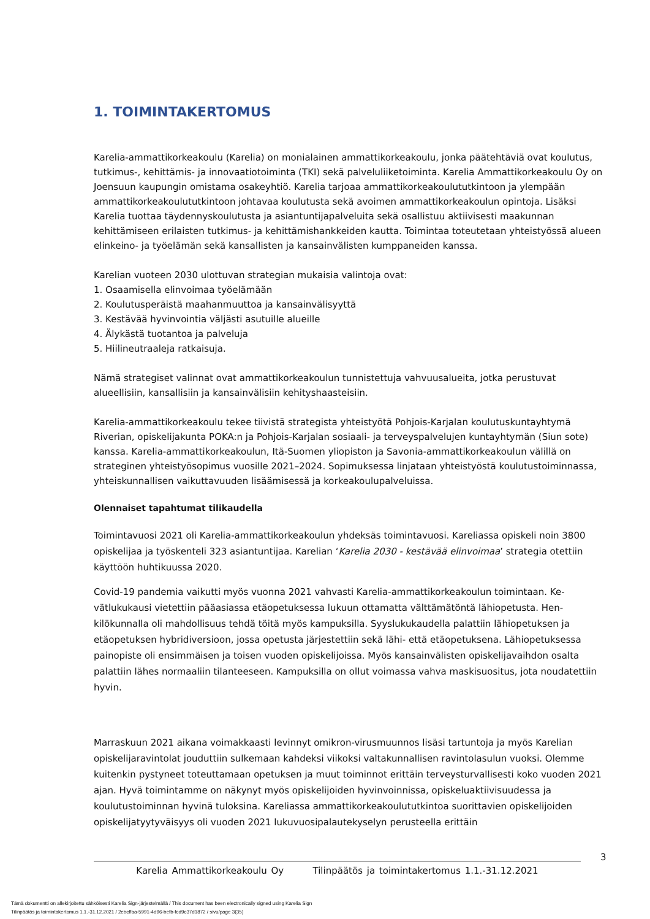1. TOIMINTAKERTOMUS
Karelia-ammattikorkeakoulu (Karelia) on monialainen ammattikorkeakoulu, jonka päätehtäviä ovat koulutus, tutkimus-, kehittämis- ja innovaatiotoiminta (TKI) sekä palveluliiketoiminta. Karelia Ammatti­korkeakoulu Oy on Joensuun kaupungin omistama osakeyhtiö. Karelia tarjoaa ammattikorkeakoulutut­kintoon ja ylempään ammattikorkeakoulututkintoon johtavaa koulutusta sekä avoimen ammattikor­keakoulun opintoja. Lisäksi Karelia tuottaa täydennyskoulutusta ja asiantuntijapalveluita sekä osallistuu aktiivisesti maakunnan kehittämiseen erilaisten tutkimus- ja kehittämishankkeiden kautta. Toimintaa toteutetaan yhteistyössä alueen elinkeino- ja työelämän sekä kansallisten ja kansainvälisten kumppa­neiden kanssa.
Karelian vuoteen 2030 ulottuvan strategian mukaisia valintoja ovat:
1. Osaamisella elinvoimaa työelämään
2. Koulutusperäistä maahanmuuttoa ja kansainvälisyyttä
3. Kestävää hyvinvointia väljästi asutuille alueille
4. Älykästä tuotantoa ja palveluja
5. Hiilineutraaleja ratkaisuja.
Nämä strategiset valinnat ovat ammattikorkeakoulun tunnistettuja vahvuusalueita, jotka perustuvat alueellisiin, kansallisiin ja kansainvälisiin kehityshaasteisiin.
Karelia-ammattikorkeakoulu tekee tiivistä strategista yhteistyötä Pohjois-Karjalan koulutuskuntayhtymä Riverian, opiskelijakunta POKA:n ja Pohjois-Karjalan sosiaali- ja terveyspalvelujen kuntayhtymän (Siun sote) kanssa. Karelia-ammattikorkeakoulun, Itä-Suomen yliopiston ja Savonia-ammattikorkeakoulun välillä on strateginen yhteistyösopimus vuosille 2021–2024. Sopimuksessa linjataan yhteistyöstä koulu­tustoiminnassa, yhteiskunnallisen vaikuttavuuden lisäämisessä ja korkeakoulupalveluissa.
Olennaiset tapahtumat tilikaudella
Toimintavuosi 2021 oli Karelia-ammattikorkeakoulun yhdeksäs toimintavuosi. Kareliassa opiskeli noin 3800 opiskelijaa ja työskenteli 323 asiantuntijaa. Karelian ‘Karelia 2030 - kestävää elinvoimaa’ strategia otettiin käyttöön huhtikuussa 2020.
Covid-19 pandemia vaikutti myös vuonna 2021 vahvasti Karelia-ammattikorkeakoulun toimintaan. Ke­vätlukukausi vietettiin pääasiassa etäopetuksessa lukuun ottamatta välttämätöntä lähiopetusta. Hen­kilökunnalla oli mahdollisuus tehdä töitä myös kampuksilla. Syyslukukaudella palattiin lähiopetuksen ja etäopetuksen hybridiversioon, jossa opetusta järjestettiin sekä lähi- että etäopetuksena. Lähiopetuk­sessa painopiste oli ensimmäisen ja toisen vuoden opiskelijoissa. Myös kansainvälisten opiskelijavaih­don osalta palattiin lähes normaaliin tilanteeseen. Kampuksilla on ollut voimassa vahva maskisuositus, jota noudatettiin hyvin.
Marraskuun 2021 aikana voimakkaasti levinnyt omikron-virusmuunnos lisäsi tartuntoja ja myös Karelian opiskelijaravintolat jouduttiin sulkemaan kahdeksi viikoksi valtakunnallisen ravintolasulun vuoksi. Olemme kuitenkin pystyneet toteuttamaan opetuksen ja muut toiminnot erittäin terveysturvallisesti koko vuoden 2021 ajan. Hyvä toimintamme on näkynyt myös opiskelijoiden hyvinvoinnissa, opiskeluak­tiivisuudessa ja koulutustoiminnan hyvinä tuloksina. Kareliassa ammattikorkeakoulututkintoa suoritta­vien opiskelijoiden opiskelijatyytyväisyys oli vuoden 2021 lukuvuosipalautekyselyn perusteella erittäin
3
Karelia Ammattikorkeakoulu Oy Tilinpäätös ja toimintakertomus 1.1.-31.12.2021
Tämä dokumentti on allekirjoitettu sähköisesti Karelia Sign-järjestelmällä / This document has been electronically signed using Karelia Sign
Tilinpäätös ja toimintakertomus 1.1.-31.12.2021 / 2ebcffaa-5991-4d96-befb-fcd9c37d1872 / sivu/page 3(35)